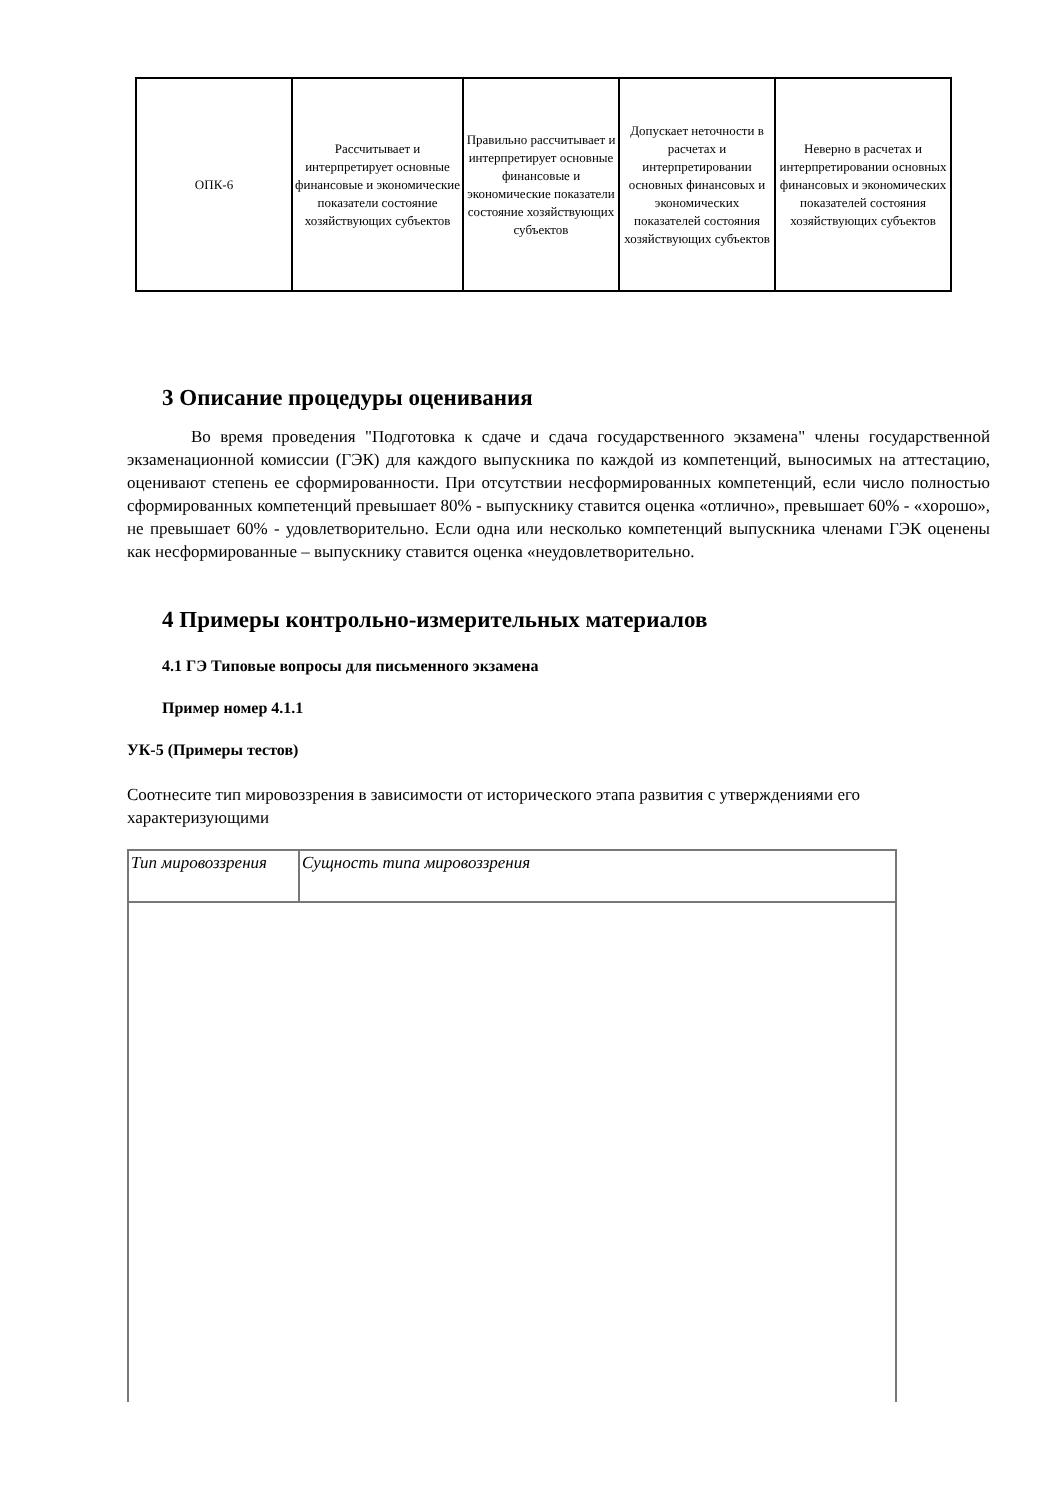| ОПК-6 | Рассчитывает и интерпретирует основные финансовые и экономические показатели состояние хозяйствующих субъектов | Правильно рассчитывает и интерпретирует основные финансовые и экономические показатели состояние хозяйствующих субъектов | Допускает неточности в расчетах и интерпретировании основных финансовых и экономических показателей состояния хозяйствующих субъектов | Неверно в расчетах и интерпретировании основных финансовых и экономических показателей состояния хозяйствующих субъектов |
3 Описание процедуры оценивания
Во время проведения "Подготовка к сдаче и сдача государственного экзамена" члены государственной экзаменационной комиссии (ГЭК) для каждого выпускника по каждой из компетенций, выносимых на аттестацию, оценивают степень ее сформированности. При отсутствии несформированных компетенций, если число полностью сформированных компетенций превышает 80% - выпускнику ставится оценка «отлично», превышает 60% - «хорошо», не превышает 60% - удовлетворительно. Если одна или несколько компетенций выпускника членами ГЭК оценены как несформированные – выпускнику ставится оценка «неудовлетворительно.
4 Примеры контрольно-измерительных материалов
4.1 ГЭ Типовые вопросы для письменного экзамена
Пример номер 4.1.1
УК-5 (Примеры тестов)
Соотнесите тип мировоззрения в зависимости от исторического этапа развития с утверждениями его характеризующими
| Тип мировоззрения | Сущность типа мировоззрения |